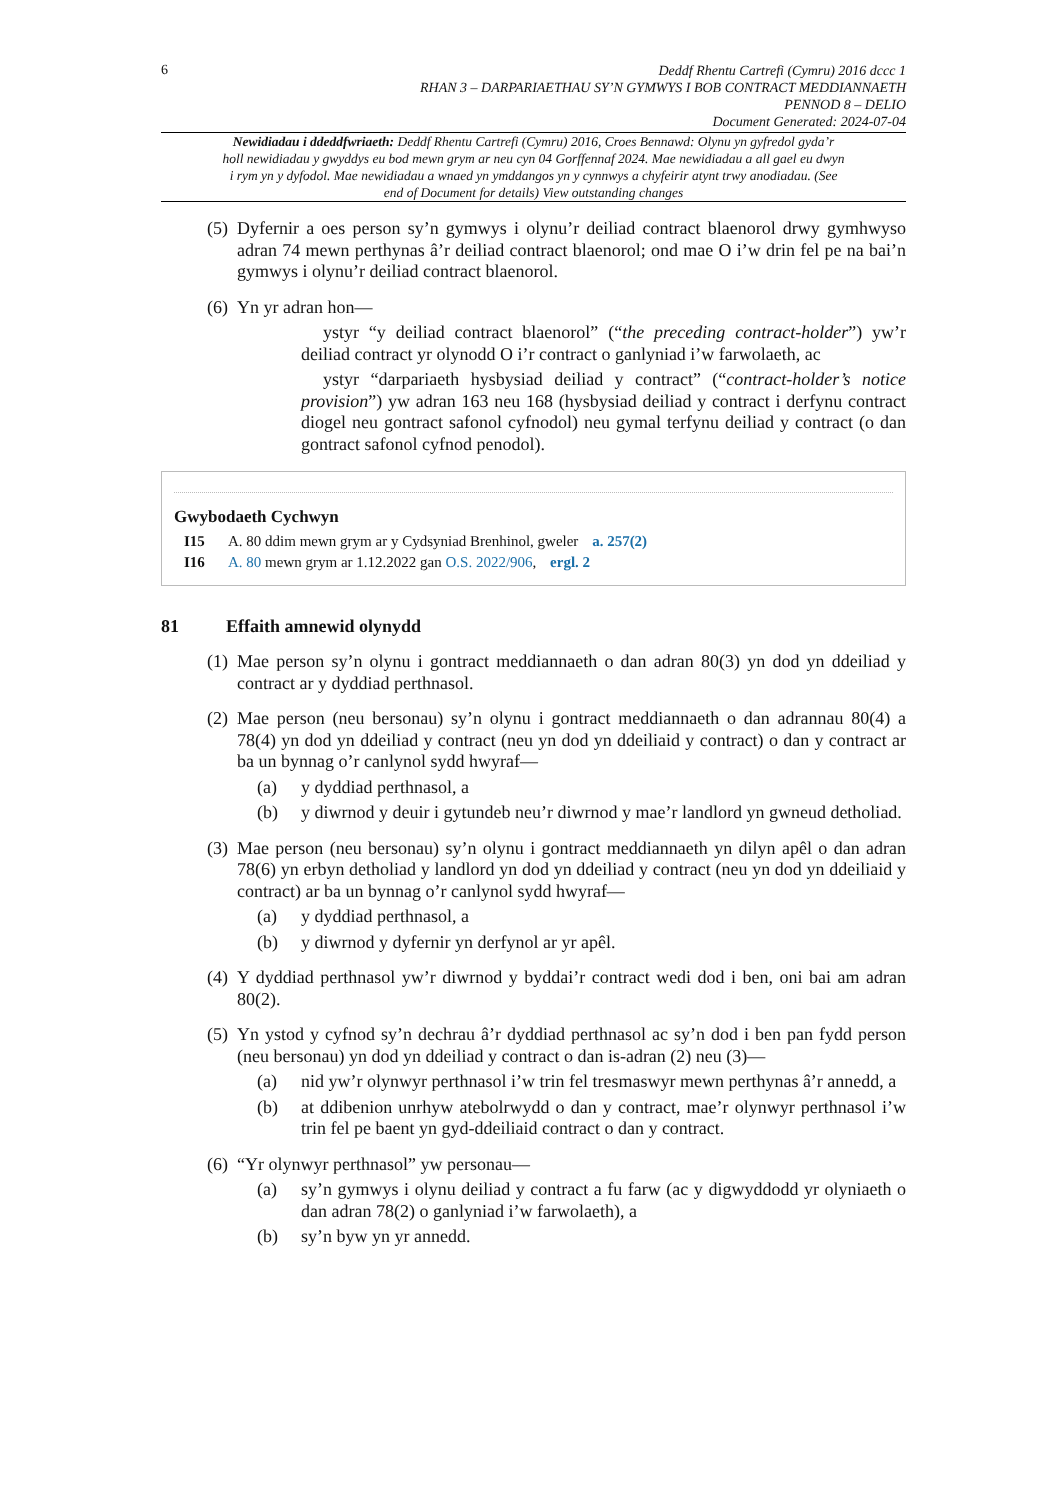6
Deddf Rhentu Cartrefi (Cymru) 2016 dccc 1
RHAN 3 – DARPARIAETHAU SY’N GYMWYS I BOB CONTRACT MEDDIANNAETH
PENNOD 8 – DELIO
Document Generated: 2024-07-04
Newidiadau i ddeddfwriaeth: Deddf Rhentu Cartrefi (Cymru) 2016, Croes Bennawd: Olynu yn gyfredol gyda’r holl newidiadau y gwyddys eu bod mewn grym ar neu cyn 04 Gorffennaf 2024. Mae newidiadau a all gael eu dwyn i rym yn y dyfodol. Mae newidiadau a wnaed yn ymddangos yn y cynnwys a chyfeirir atynt trwy anodiadau. (See end of Document for details) View outstanding changes
(5)
Dyfernir a oes person sy’n gymwys i olynu’r deiliad contract blaenorol drwy gymhwyso adran 74 mewn perthynas â’r deiliad contract blaenorol; ond mae O i’w drin fel pe na bai’n gymwys i olynu’r deiliad contract blaenorol.
(6)
Yn yr adran hon—
ystyr “y deiliad contract blaenorol” (“the preceding contract-holder”) yw’r deiliad contract yr olynodd O i’r contract o ganlyniad i’w farwolaeth, ac
ystyr “darpariaeth hysbysiad deiliad y contract” (“contract-holder’s notice provision”) yw adran 163 neu 168 (hysbysiad deiliad y contract i derfynu contract diogel neu gontract safonol cyfnodol) neu gymal terfynu deiliad y contract (o dan gontract safonol cyfnod penodol).
Gwybodaeth Cychwyn
I15 A. 80 ddim mewn grym ar y Cydsyniad Brenhinol, gweler a. 257(2)
I16 A. 80 mewn grym ar 1.12.2022 gan O.S. 2022/906, ergl. 2
81 Effaith amnewid olynydd
(1)
Mae person sy’n olynu i gontract meddiannaeth o dan adran 80(3) yn dod yn ddeiliad y contract ar y dyddiad perthnasol.
(2)
Mae person (neu bersonau) sy’n olynu i gontract meddiannaeth o dan adrannau 80(4) a 78(4) yn dod yn ddeiliad y contract (neu yn dod yn ddeiliaid y contract) o dan y contract ar ba un bynnag o’r canlynol sydd hwyraf—
(a) y dyddiad perthnasol, a
(b) y diwrnod y deuir i gytundeb neu’r diwrnod y mae’r landlord yn gwneud detholiad.
(3)
Mae person (neu bersonau) sy’n olynu i gontract meddiannaeth yn dilyn apêl o dan adran 78(6) yn erbyn detholiad y landlord yn dod yn ddeiliad y contract (neu yn dod yn ddeiliaid y contract) ar ba un bynnag o’r canlynol sydd hwyraf—
(a) y dyddiad perthnasol, a
(b) y diwrnod y dyfernir yn derfynol ar yr apêl.
(4)
Y dyddiad perthnasol yw’r diwrnod y byddai’r contract wedi dod i ben, oni bai am adran 80(2).
(5)
Yn ystod y cyfnod sy’n dechrau â’r dyddiad perthnasol ac sy’n dod i ben pan fydd person (neu bersonau) yn dod yn ddeiliad y contract o dan is-adran (2) neu (3)—
(a) nid yw’r olynwyr perthnasol i’w trin fel tresmaswyr mewn perthynas â’r annedd, a
(b) at ddibenion unrhyw atebolrwydd o dan y contract, mae’r olynwyr perthnasol i’w trin fel pe baent yn gyd-ddeiliaid contract o dan y contract.
(6)
“Yr olynwyr perthnasol” yw personau—
(a) sy’n gymwys i olynu deiliad y contract a fu farw (ac y digwyddodd yr olyniaeth o dan adran 78(2) o ganlyniad i’w farwolaeth), a
(b) sy’n byw yn yr annedd.